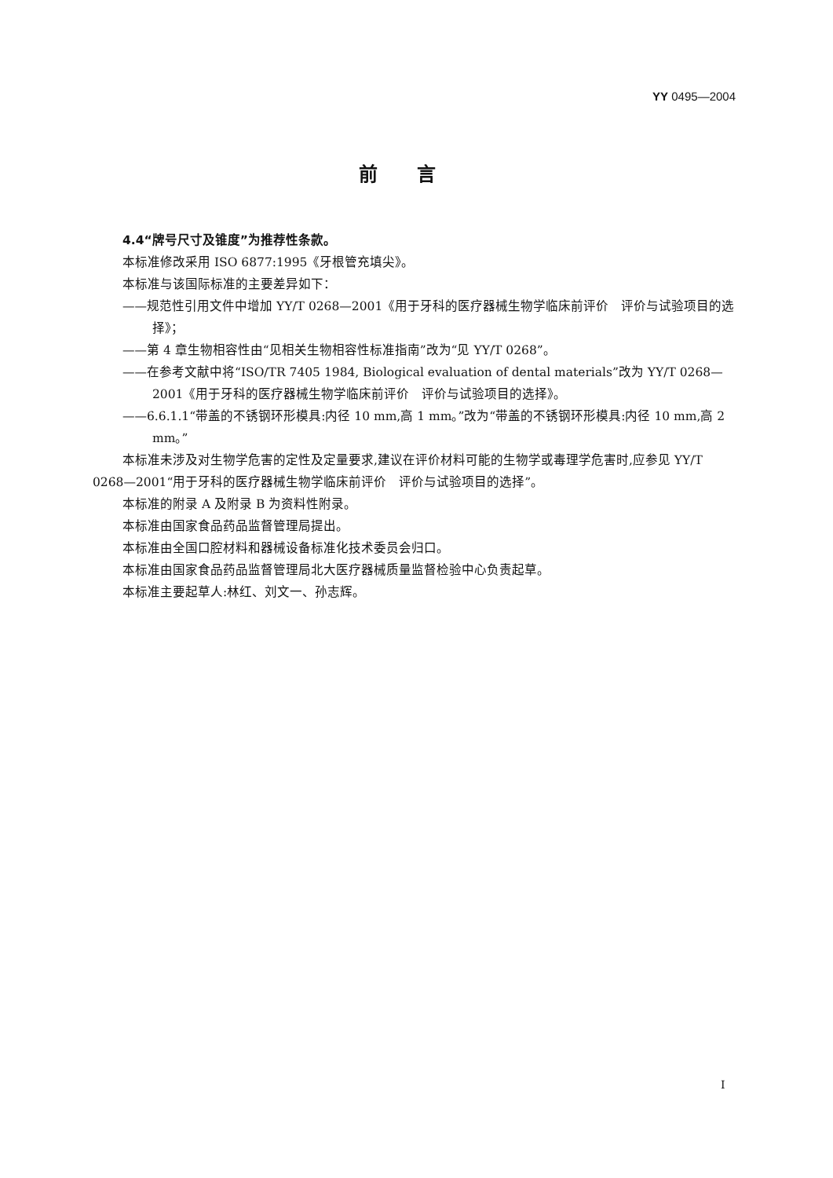YY 0495—2004
前言
4.4“牌号尺寸及锥度”为推荐性条款。
本标准修改采用 ISO 6877:1995《牙根管充填尖》。
本标准与该国际标准的主要差异如下：
——规范性引用文件中增加 YY/T 0268—2001《用于牙科的医疗器械生物学临床前评价　评价与试验项目的选择》；
——第 4 章生物相容性由“见相关生物相容性标准指南”改为“见 YY/T 0268”。
——在参考文献中将“ISO/TR 7405 1984, Biological evaluation of dental materials”改为 YY/T 0268—2001《用于牙科的医疗器械生物学临床前评价　评价与试验项目的选择》。
——6.6.1.1“带盖的不锈钢环形模具:内径 10 mm,高 1 mm。”改为“带盖的不锈钢环形模具:内径 10 mm,高 2 mm。”
本标准未涉及对生物学危害的定性及定量要求,建议在评价材料可能的生物学或毒理学危害时,应参见 YY/T 0268—2001“用于牙科的医疗器械生物学临床前评价　评价与试验项目的选择”。
本标准的附录 A 及附录 B 为资料性附录。
本标准由国家食品药品监督管理局提出。
本标准由全国口腔材料和器械设备标准化技术委员会归口。
本标准由国家食品药品监督管理局北大医疗器械质量监督检验中心负责起草。
本标准主要起草人:林红、刘文一、孙志辉。
I